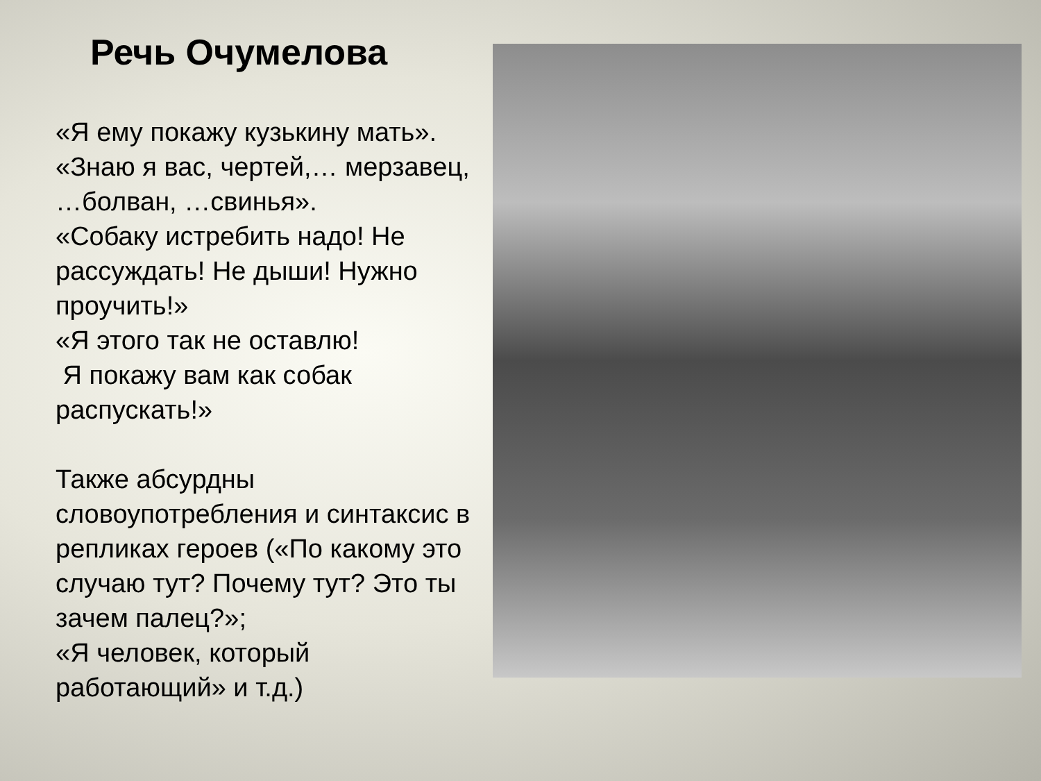Речь Очумелова
«Я ему покажу кузькину мать».
«Знаю я вас, чертей,… мерзавец, …болван, …свинья».
«Собаку истребить надо! Не рассуждать! Не дыши! Нужно проучить!»
«Я этого так не оставлю!
Я покажу вам как собак распускать!»
Также абсурдны словоупотребления и синтаксис в репликах героев («По какому это случаю тут? Почему тут? Это ты зачем палец?»;
«Я человек, который работающий» и т.д.)